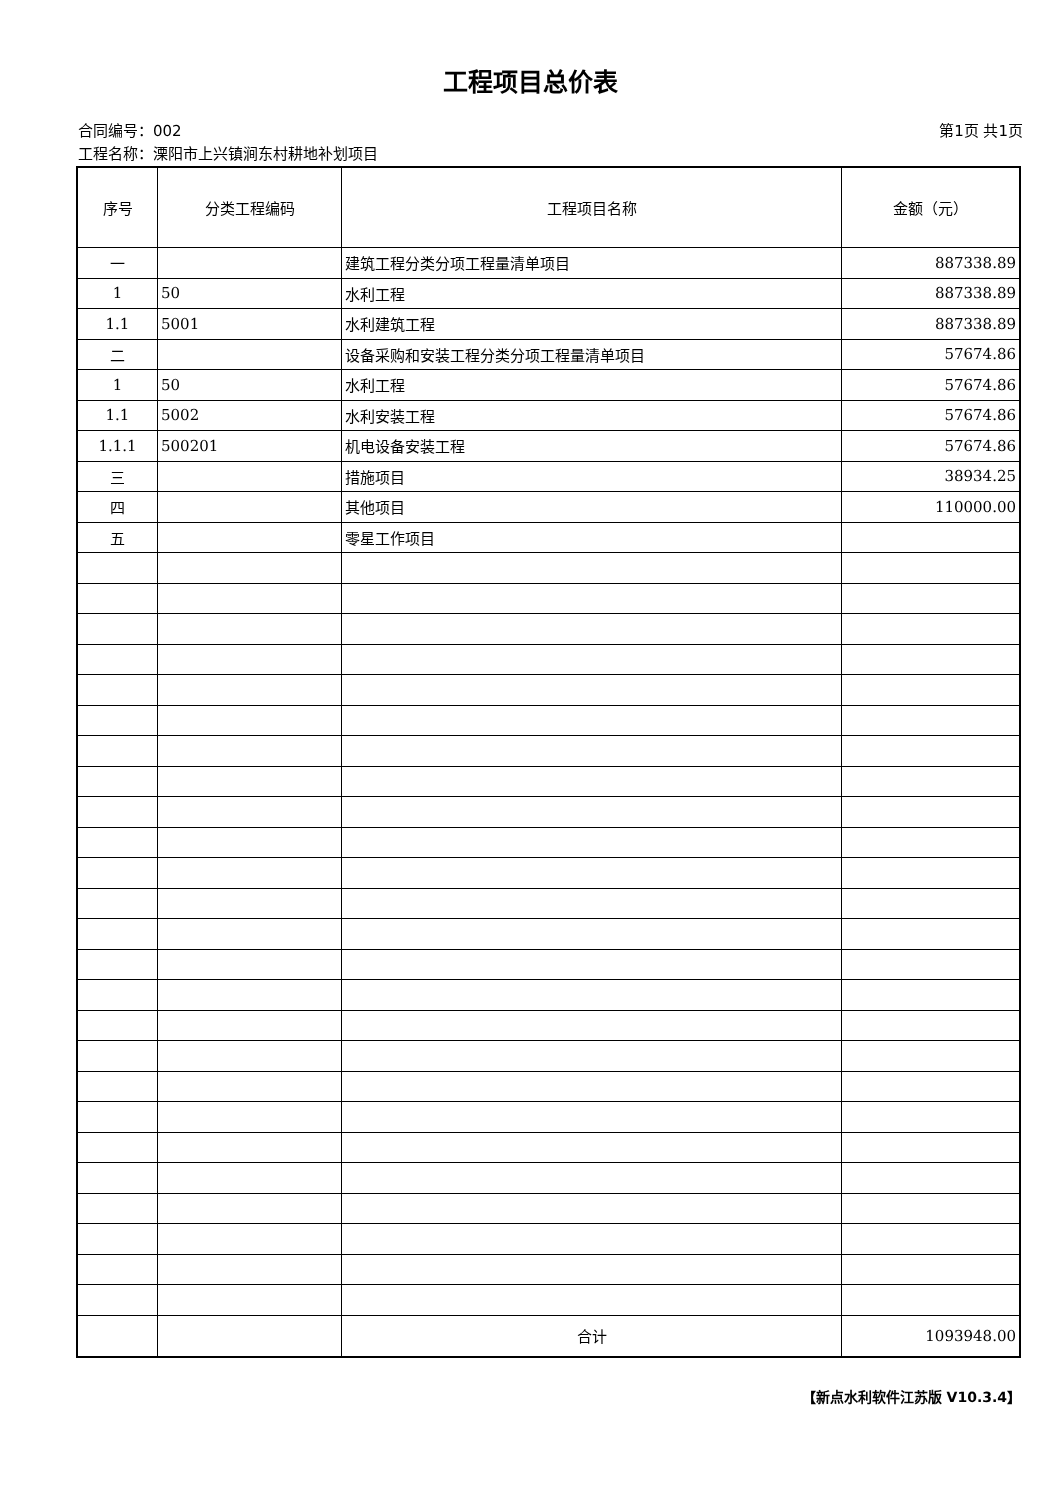工程项目总价表
合同编号：002 第1页 共1页
工程名称：溧阳市上兴镇涧东村耕地补划项目
| 序号 | 分类工程编码 | 工程项目名称 | 金额（元） |
| --- | --- | --- | --- |
| 一 | | 建筑工程分类分项工程量清单项目 | 887338.89 |
| 1 | 50 | 水利工程 | 887338.89 |
| 1.1 | 5001 | 水利建筑工程 | 887338.89 |
| 二 | | 设备采购和安装工程分类分项工程量清单项目 | 57674.86 |
| 1 | 50 | 水利工程 | 57674.86 |
| 1.1 | 5002 | 水利安装工程 | 57674.86 |
| 1.1.1 | 500201 | 机电设备安装工程 | 57674.86 |
| 三 | | 措施项目 | 38934.25 |
| 四 | | 其他项目 | 110000.00 |
| 五 | | 零星工作项目 | |
| | | 合计 | 1093948.00 |
【新点水利软件江苏版 V10.3.4】